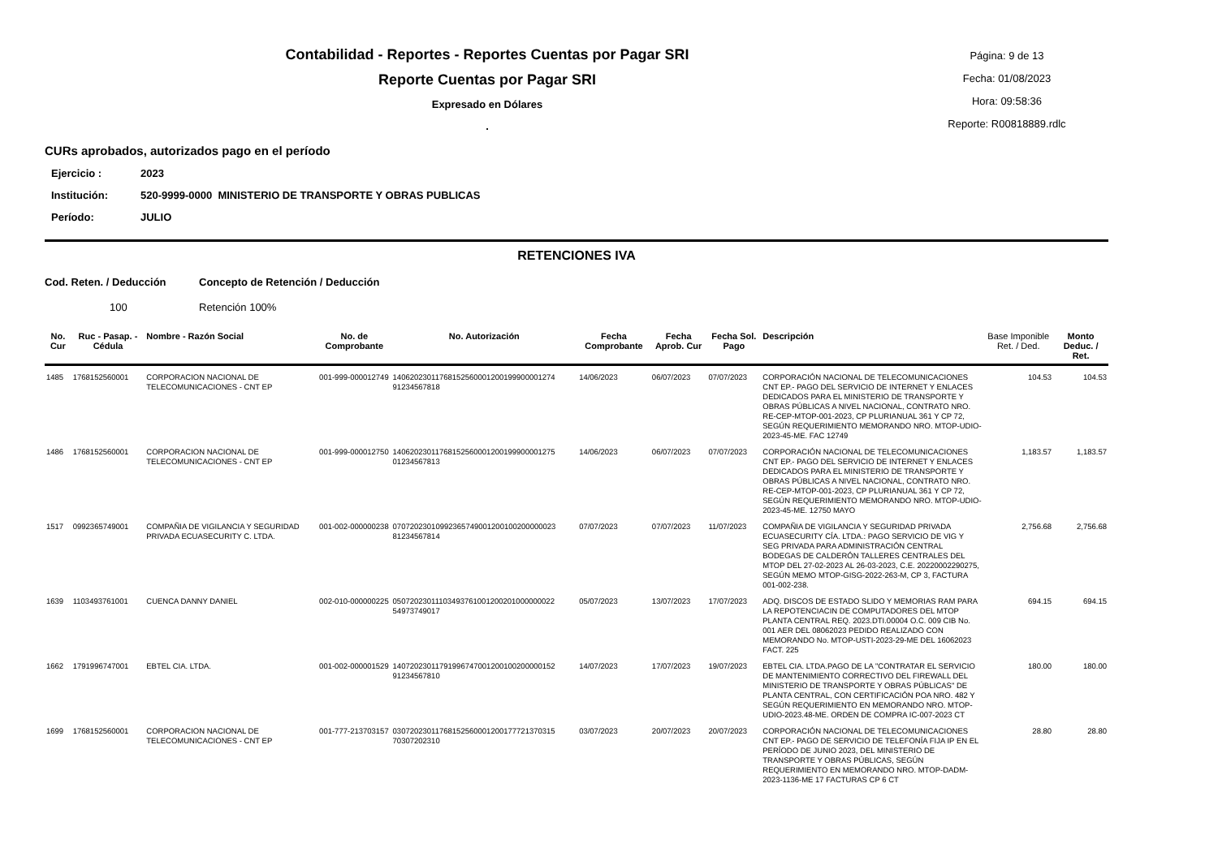Contabilidad - Reportes - Reportes Cuentas por Pagar SRI
Reporte Cuentas por Pagar SRI
Expresado en Dólares
.
Página: 9 de 13
Fecha: 01/08/2023
Hora: 09:58:36
Reporte: R00818889.rdlc
CURs aprobados, autorizados pago en el período
Ejercicio : 2023
Institución: 520-9999-0000 MINISTERIO DE TRANSPORTE Y OBRAS PUBLICAS
Período: JULIO
RETENCIONES IVA
Cod. Reten. / Deducción Concepto de Retención / Deducción
100 Retención 100%
| No. Cur | Ruc - Pasap. - Cédula | Nombre - Razón Social | No. de Comprobante | No. Autorización | Fecha Comprobante | Fecha Aprob. Cur | Fecha Sol. Pago | Descripción | Base Imponible Ret. / Ded. | Monto Deduc. / Ret. |
| --- | --- | --- | --- | --- | --- | --- | --- | --- | --- | --- |
| 1485 | 1768152560001 | CORPORACION NACIONAL DE TELECOMUNICACIONES - CNT EP | 001-999-000012749 | 14062023011768152560001200199900001274 91234567818 | 14/06/2023 | 06/07/2023 | 07/07/2023 | CORPORACIÓN NACIONAL DE TELECOMUNICACIONES CNT EP.- PAGO DEL SERVICIO DE INTERNET Y ENLACES DEDICADOS PARA EL MINISTERIO DE TRANSPORTE Y OBRAS PÚBLICAS A NIVEL NACIONAL, CONTRATO NRO. RE-CEP-MTOP-001-2023, CP PLURIANUAL 361 Y CP 72, SEGÚN REQUERIMIENTO MEMORANDO NRO. MTOP-UDIO-2023-45-ME. FAC 12749 | 104.53 | 104.53 |
| 1486 | 1768152560001 | CORPORACION NACIONAL DE TELECOMUNICACIONES - CNT EP | 001-999-000012750 | 14062023011768152560001200199900001275 01234567813 | 14/06/2023 | 06/07/2023 | 07/07/2023 | CORPORACIÓN NACIONAL DE TELECOMUNICACIONES CNT EP.- PAGO DEL SERVICIO DE INTERNET Y ENLACES DEDICADOS PARA EL MINISTERIO DE TRANSPORTE Y OBRAS PÚBLICAS A NIVEL NACIONAL, CONTRATO NRO. RE-CEP-MTOP-001-2023, CP PLURIANUAL 361 Y CP 72, SEGÚN REQUERIMIENTO MEMORANDO NRO. MTOP-UDIO-2023-45-ME. 12750 MAYO | 1,183.57 | 1,183.57 |
| 1517 | 0992365749001 | COMPAÑIA DE VIGILANCIA Y SEGURIDAD PRIVADA ECUASECURITY C. LTDA. | 001-002-000000238 | 07072023010992365749001200100200000023 81234567814 | 07/07/2023 | 07/07/2023 | 11/07/2023 | COMPAÑIA DE VIGILANCIA Y SEGURIDAD PRIVADA ECUASECURITY CÍA. LTDA.: PAGO SERVICIO DE VIG Y SEG PRIVADA PARA ADMINISTRACIÓN CENTRAL BODEGAS DE CALDERÓN TALLERES CENTRALES DEL MTOP DEL 27-02-2023 AL 26-03-2023, C.E. 20220002290275, SEGÚN MEMO MTOP-GISG-2022-263-M, CP 3, FACTURA 001-002-238. | 2,756.68 | 2,756.68 |
| 1639 | 1103493761001 | CUENCA DANNY DANIEL | 002-010-000000225 | 05072023011103493761001200201000000022 54973749017 | 05/07/2023 | 13/07/2023 | 17/07/2023 | ADQ. DISCOS DE ESTADO SLIDO Y MEMORIAS RAM PARA LA REPOTENCIACIN DE COMPUTADORES DEL MTOP PLANTA CENTRAL REQ. 2023.DTI.00004 O.C. 009 CIB No. 001 AER DEL 08062023 PEDIDO REALIZADO CON MEMORANDO No. MTOP-USTI-2023-29-ME DEL 16062023 FACT. 225 | 694.15 | 694.15 |
| 1662 | 1791996747001 | EBTEL CIA. LTDA. | 001-002-000001529 | 14072023011791996747001200100200000152 91234567810 | 14/07/2023 | 17/07/2023 | 19/07/2023 | EBTEL CIA. LTDA.PAGO DE LA "CONTRATAR EL SERVICIO DE MANTENIMIENTO CORRECTIVO DEL FIREWALL DEL MINISTERIO DE TRANSPORTE Y OBRAS PÚBLICAS" DE PLANTA CENTRAL, CON CERTIFICACIÓN POA NRO. 482 Y SEGÚN REQUERIMIENTO EN MEMORANDO NRO. MTOP-UDIO-2023.48-ME. ORDEN DE COMPRA IC-007-2023 CT | 180.00 | 180.00 |
| 1699 | 1768152560001 | CORPORACION NACIONAL DE TELECOMUNICACIONES - CNT EP | 001-777-213703157 | 03072023011768152560001200177721370315 70307202310 | 03/07/2023 | 20/07/2023 | 20/07/2023 | CORPORACIÓN NACIONAL DE TELECOMUNICACIONES CNT EP.- PAGO DE SERVICIO DE TELEFONÍA FIJA IP EN EL PERÍODO DE JUNIO 2023, DEL MINISTERIO DE TRANSPORTE Y OBRAS PÚBLICAS, SEGÚN REQUERIMIENTO EN MEMORANDO NRO. MTOP-DADM-2023-1136-ME 17 FACTURAS CP 6 CT | 28.80 | 28.80 |